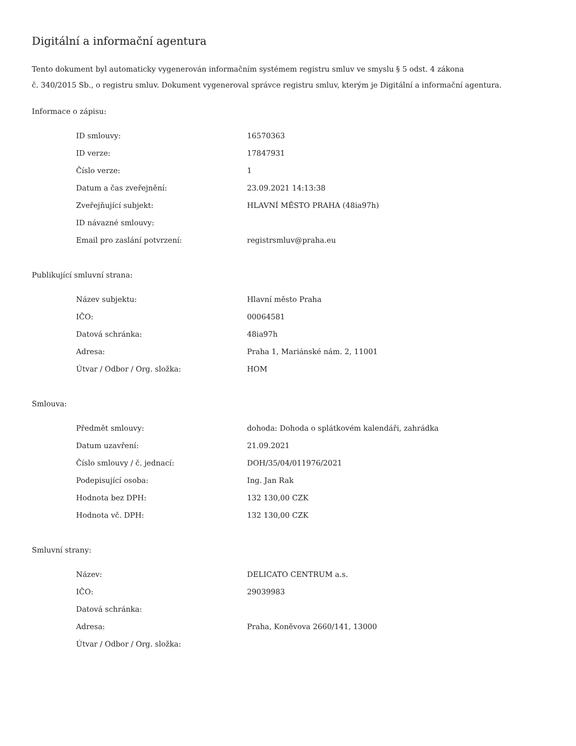Digitální a informační agentura
Tento dokument byl automaticky vygenerován informačním systémem registru smluv ve smyslu § 5 odst. 4 zákona
č. 340/2015 Sb., o registru smluv. Dokument vygeneroval správce registru smluv, kterým je Digitální a informační agentura.
Informace o zápisu:
| ID smlouvy: | 16570363 |
| ID verze: | 17847931 |
| Číslo verze: | 1 |
| Datum a čas zveřejnění: | 23.09.2021 14:13:38 |
| Zveřejňující subjekt: | HLAVNÍ MĚSTO PRAHA (48ia97h) |
| ID návazné smlouvy: | |
| Email pro zaslání potvrzení: | registrsmluv@praha.eu |
Publikující smluvní strana:
| Název subjektu: | Hlavní město Praha |
| IČO: | 00064581 |
| Datová schránka: | 48ia97h |
| Adresa: | Praha 1, Mariánské nám. 2, 11001 |
| Útvar / Odbor / Org. složka: | HOM |
Smlouva:
| Předmět smlouvy: | dohoda: Dohoda o splátkovém kalendáři, zahrádka |
| Datum uzavření: | 21.09.2021 |
| Číslo smlouvy / č. jednací: | DOH/35/04/011976/2021 |
| Podepisující osoba: | Ing. Jan Rak |
| Hodnota bez DPH: | 132 130,00 CZK |
| Hodnota vč. DPH: | 132 130,00 CZK |
Smluvní strany:
| Název: | DELICATO CENTRUM a.s. |
| IČO: | 29039983 |
| Datová schránka: | |
| Adresa: | Praha, Koněvova 2660/141, 13000 |
| Útvar / Odbor / Org. složka: | |